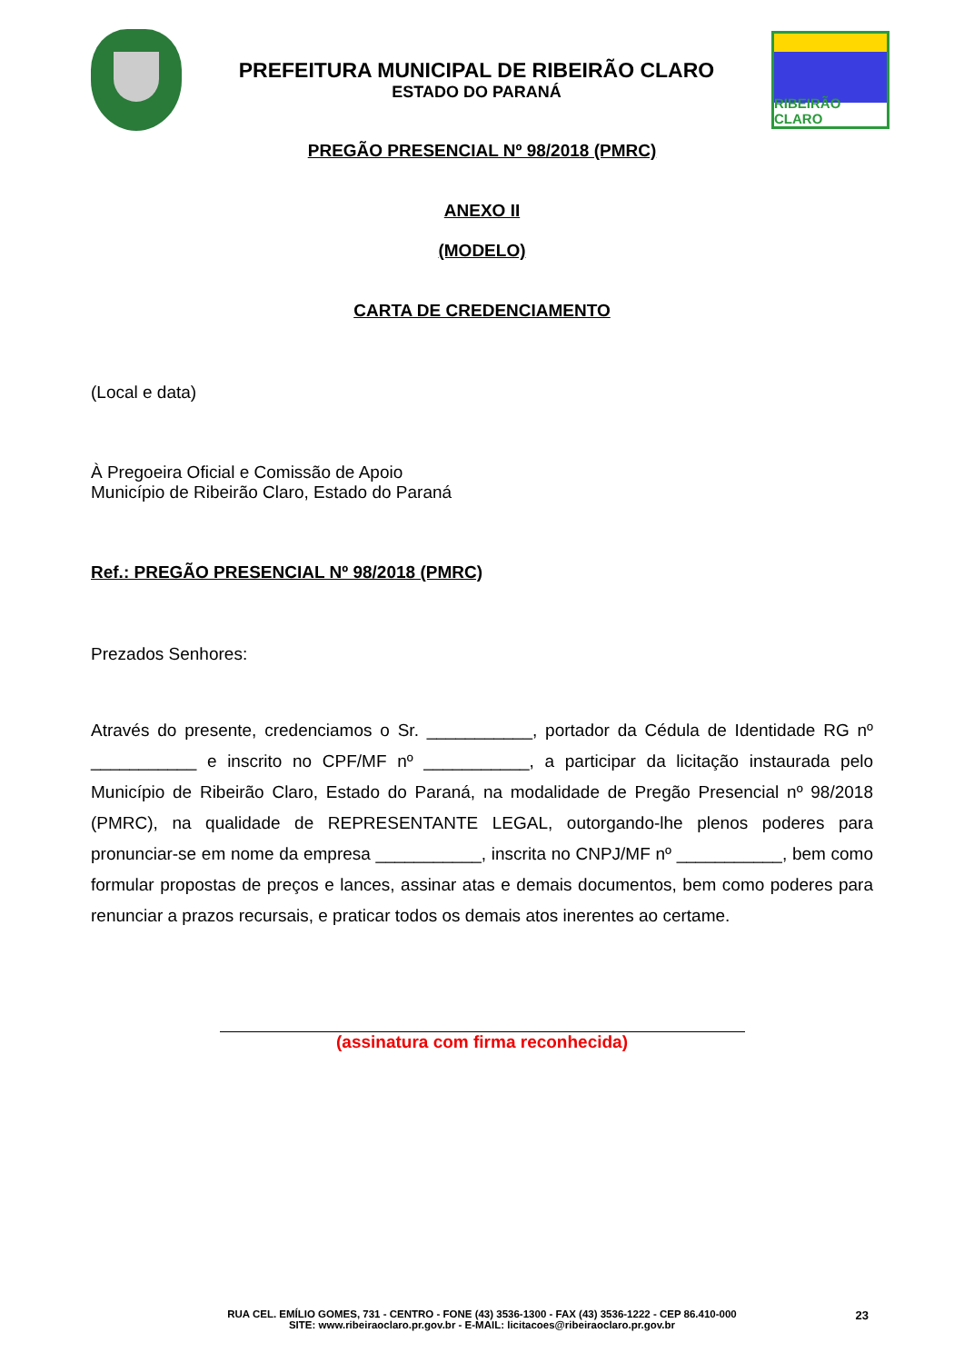PREFEITURA MUNICIPAL DE RIBEIRÃO CLARO
ESTADO DO PARANÁ
RIBEIRÃO CLARO
PREGÃO PRESENCIAL Nº 98/2018 (PMRC)
ANEXO II
(MODELO)
CARTA DE CREDENCIAMENTO
(Local e data)
À Pregoeira Oficial e Comissão de Apoio
Município de Ribeirão Claro, Estado do Paraná
Ref.: PREGÃO PRESENCIAL Nº 98/2018 (PMRC)
Prezados Senhores:
Através do presente, credenciamos o Sr. ___________, portador da Cédula de Identidade RG nº ___________ e inscrito no CPF/MF nº ___________, a participar da licitação instaurada pelo Município de Ribeirão Claro, Estado do Paraná, na modalidade de Pregão Presencial nº 98/2018 (PMRC), na qualidade de REPRESENTANTE LEGAL, outorgando-lhe plenos poderes para pronunciar-se em nome da empresa ___________, inscrita no CNPJ/MF nº ___________, bem como formular propostas de preços e lances, assinar atas e demais documentos, bem como poderes para renunciar a prazos recursais, e praticar todos os demais atos inerentes ao certame.
(assinatura com firma reconhecida)
RUA CEL. EMÍLIO GOMES, 731 - CENTRO - FONE (43) 3536-1300 - FAX (43) 3536-1222 - CEP 86.410-000
SITE: www.ribeiraoclaro.pr.gov.br - E-MAIL: licitacoes@ribeiraoclaro.pr.gov.br
23